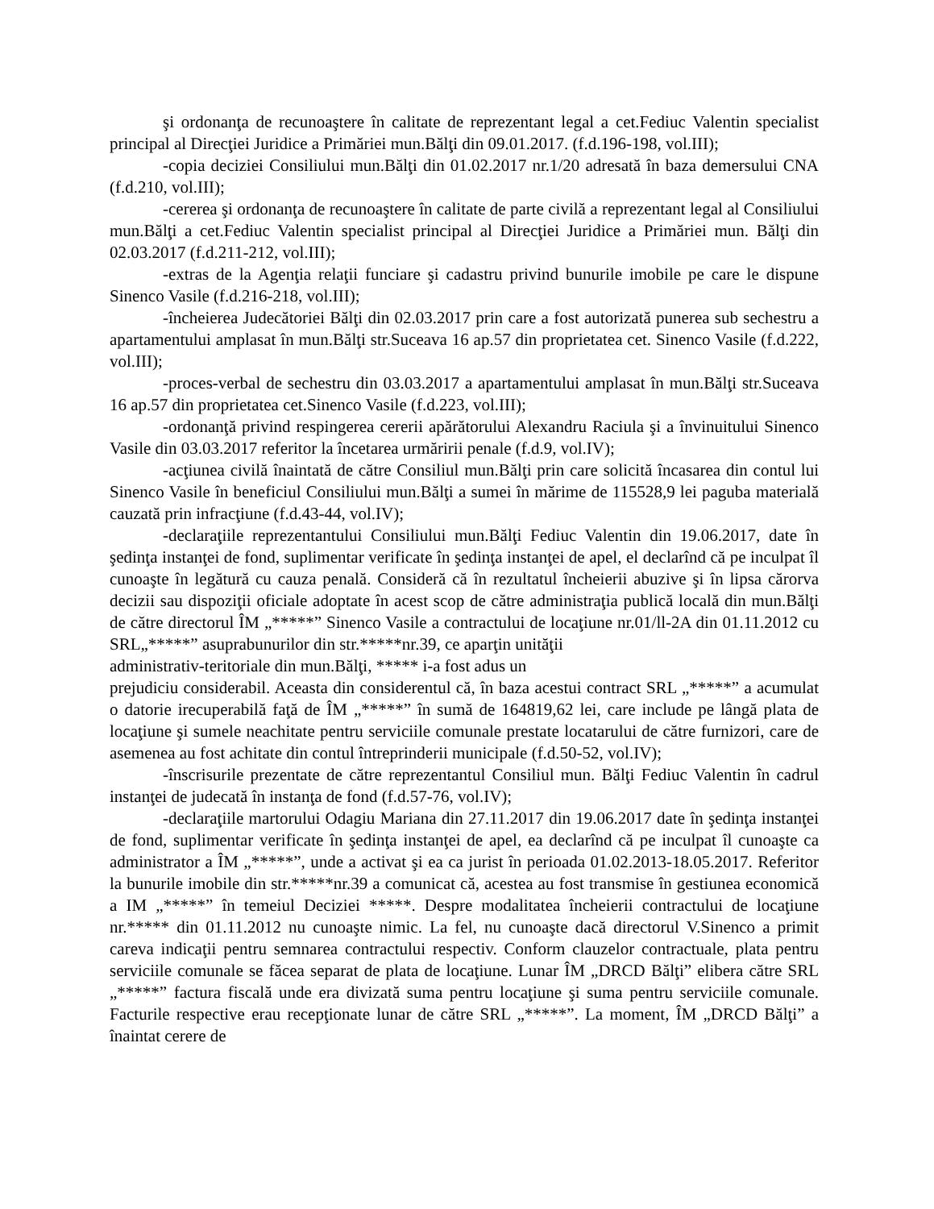şi ordonanţa de recunoaştere în calitate de reprezentant legal a cet.Fediuc Valentin specialist principal al Direcţiei Juridice a Primăriei mun.Bălţi din 09.01.2017. (f.d.196-198, vol.III);
-copia deciziei Consiliului mun.Bălţi din 01.02.2017 nr.1/20 adresată în baza demersului CNA (f.d.210, vol.III);
-cererea şi ordonanţa de recunoaştere în calitate de parte civilă a reprezentant legal al Consiliului mun.Bălţi a cet.Fediuc Valentin specialist principal al Direcţiei Juridice a Primăriei mun. Bălţi din 02.03.2017 (f.d.211-212, vol.III);
-extras de la Agenţia relaţii funciare şi cadastru privind bunurile imobile pe care le dispune Sinenco Vasile (f.d.216-218, vol.III);
-încheierea Judecătoriei Bălţi din 02.03.2017 prin care a fost autorizată punerea sub sechestru a apartamentului amplasat în mun.Bălţi str.Suceava 16 ap.57 din proprietatea cet. Sinenco Vasile (f.d.222, vol.III);
-proces-verbal de sechestru din 03.03.2017 a apartamentului amplasat în mun.Bălţi str.Suceava 16 ap.57 din proprietatea cet.Sinenco Vasile (f.d.223, vol.III);
-ordonanţă privind respingerea cererii apărătorului Alexandru Raciula şi a învinuitului Sinenco Vasile din 03.03.2017 referitor la încetarea urmăririi penale (f.d.9, vol.IV);
-acţiunea civilă înaintată de către Consiliul mun.Bălţi prin care solicită încasarea din contul lui Sinenco Vasile în beneficiul Consiliului mun.Bălţi a sumei în mărime de 115528,9 lei paguba materială cauzată prin infracţiune (f.d.43-44, vol.IV);
-declaraţiile reprezentantului Consiliului mun.Bălţi Fediuc Valentin din 19.06.2017, date în şedinţa instanţei de fond, suplimentar verificate în şedinţa instanţei de apel, el declarînd că pe inculpat îl cunoaşte în legătură cu cauza penală. Consideră că în rezultatul încheierii abuzive şi în lipsa cărorva decizii sau dispoziţii oficiale adoptate în acest scop de către administraţia publică locală din mun.Bălţi de către directorul ÎM „*****” Sinenco Vasile a contractului de locaţiune nr.01/ll-2A din 01.11.2012 cu SRL„*****” asuprabunurilor din str.*****nr.39, ce aparţin unităţii
administrativ-teritoriale din mun.Bălţi, ***** i-a fost adus un
prejudiciu considerabil. Aceasta din considerentul că, în baza acestui contract SRL „*****” a acumulat o datorie irecuperabilă faţă de ÎM „*****” în sumă de 164819,62 lei, care include pe lângă plata de locaţiune şi sumele neachitate pentru serviciile comunale prestate locatarului de către furnizori, care de asemenea au fost achitate din contul întreprinderii municipale (f.d.50-52, vol.IV);
-înscrisurile prezentate de către reprezentantul Consiliul mun. Bălţi Fediuc Valentin în cadrul instanţei de judecată în instanţa de fond (f.d.57-76, vol.IV);
-declaraţiile martorului Odagiu Mariana din 27.11.2017 din 19.06.2017 date în şedinţa instanţei de fond, suplimentar verificate în şedinţa instanţei de apel, ea declarînd că pe inculpat îl cunoaşte ca administrator a ÎM „*****”, unde a activat şi ea ca jurist în perioada 01.02.2013-18.05.2017. Referitor la bunurile imobile din str.*****nr.39 a comunicat că, acestea au fost transmise în gestiunea economică a IM „*****” în temeiul Deciziei *****. Despre modalitatea încheierii contractului de locaţiune nr.***** din 01.11.2012 nu cunoaşte nimic. La fel, nu cunoaşte dacă directorul V.Sinenco a primit careva indicaţii pentru semnarea contractului respectiv. Conform clauzelor contractuale, plata pentru serviciile comunale se făcea separat de plata de locaţiune. Lunar ÎM „DRCD Bălţi” elibera către SRL „*****” factura fiscală unde era divizată suma pentru locaţiune şi suma pentru serviciile comunale. Facturile respective erau recepţionate lunar de către SRL „*****”. La moment, ÎM „DRCD Bălţi” a înaintat cerere de